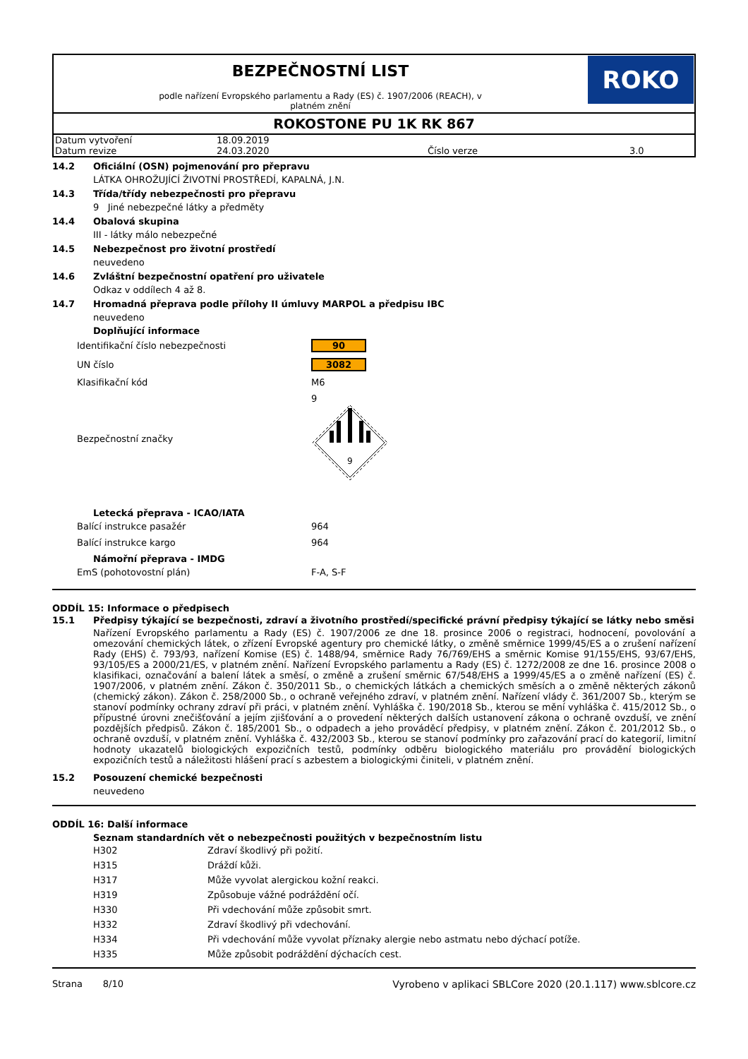BEZPEČNOSTNÍ LIST
podle nařízení Evropského parlamentu a Rady (ES) č. 1907/2006 (REACH), v
platném znění
ROKO
ROKOSTONE PU 1K RK 867
| Datum vytvoření | 18.09.2019 | | |
| Datum revize | 24.03.2020 | Číslo verze | 3.0 |
14.2 Oficiální (OSN) pojmenování pro přepravu
LÁTKA OHROŽUJÍCÍ ŽIVOTNÍ PROSTŘEDÍ, KAPALNÁ, J.N.
14.3 Třída/třídy nebezpečnosti pro přepravu
9 Jiné nebezpečné látky a předměty
14.4 Obalová skupina
III - látky málo nebezpečné
14.5 Nebezpečnost pro životní prostředí
neuvedeno
14.6 Zvláštní bezpečnostní opatření pro uživatele
Odkaz v oddílech 4 až 8.
14.7 Hromadná přeprava podle přílohy II úmluvy MARPOL a předpisu IBC
neuvedeno
Doplňující informace
| Identifikační číslo nebezpečnosti | 90 |
| UN číslo | 3082 |
| Klasifikační kód | M6 |
| Bezpečnostní značky | 9 9 |
Letecká přeprava - ICAO/IATA
| Balící instrukce pasažér | 964 |
| Balící instrukce kargo | 964 |
Námořní přeprava - IMDG
| EmS (pohotovostní plán) | F-A, S-F |
ODDÍL 15: Informace o předpisech
15.1 Předpisy týkající se bezpečnosti, zdraví a životního prostředí/specifické právní předpisy týkající se látky nebo směsi
Nařízení Evropského parlamentu a Rady (ES) č. 1907/2006 ze dne 18. prosince 2006 o registraci, hodnocení, povolování a omezování chemických látek, o zřízení Evropské agentury pro chemické látky, o změně směrnice 1999/45/ES a o zrušení nařízení Rady (EHS) č. 793/93, nařízení Komise (ES) č. 1488/94, směrnice Rady 76/769/EHS a směrnic Komise 91/155/EHS, 93/67/EHS, 93/105/ES a 2000/21/ES, v platném znění. Nařízení Evropského parlamentu a Rady (ES) č. 1272/2008 ze dne 16. prosince 2008 o klasifikaci, označování a balení látek a směsí, o změně a zrušení směrnic 67/548/EHS a 1999/45/ES a o změně nařízení (ES) č. 1907/2006, v platném znění. Zákon č. 350/2011 Sb., o chemických látkách a chemických směsích a o změně některých zákonů (chemický zákon). Zákon č. 258/2000 Sb., o ochraně veřejného zdraví, v platném znění. Nařízení vlády č. 361/2007 Sb., kterým se stanoví podmínky ochrany zdraví při práci, v platném znění. Vyhláška č. 190/2018 Sb., kterou se mění vyhláška č. 415/2012 Sb., o přípustné úrovni znečišťování a jejím zjišťování a o provedení některých dalších ustanovení zákona o ochraně ovzduší, ve znění pozdějších předpisů. Zákon č. 185/2001 Sb., o odpadech a jeho prováděcí předpisy, v platném znění. Zákon č. 201/2012 Sb., o ochraně ovzduší, v platném znění. Vyhláška č. 432/2003 Sb., kterou se stanoví podmínky pro zařazování prací do kategorií, limitní hodnoty ukazatelů biologických expozičních testů, podmínky odběru biologického materiálu pro provádění biologických expozičních testů a náležitosti hlášení prací s azbestem a biologickými činiteli, v platném znění.
15.2 Posouzení chemické bezpečnosti
neuvedeno
ODDÍL 16: Další informace
Seznam standardních vět o nebezpečnosti použitých v bezpečnostním listu
| H302 | Zdraví škodlivý při požití. |
| H315 | Dráždí kůži. |
| H317 | Může vyvolat alergickou kožní reakci. |
| H319 | Způsobuje vážné podráždění očí. |
| H330 | Při vdechování může způsobit smrt. |
| H332 | Zdraví škodlivý při vdechování. |
| H334 | Při vdechování může vyvolat příznaky alergie nebo astmatu nebo dýchací potíže. |
| H335 | Může způsobit podráždění dýchacích cest. |
Strana 8/10 Vyrobeno v aplikaci SBLCore 2020 (20.1.117) www.sblcore.cz